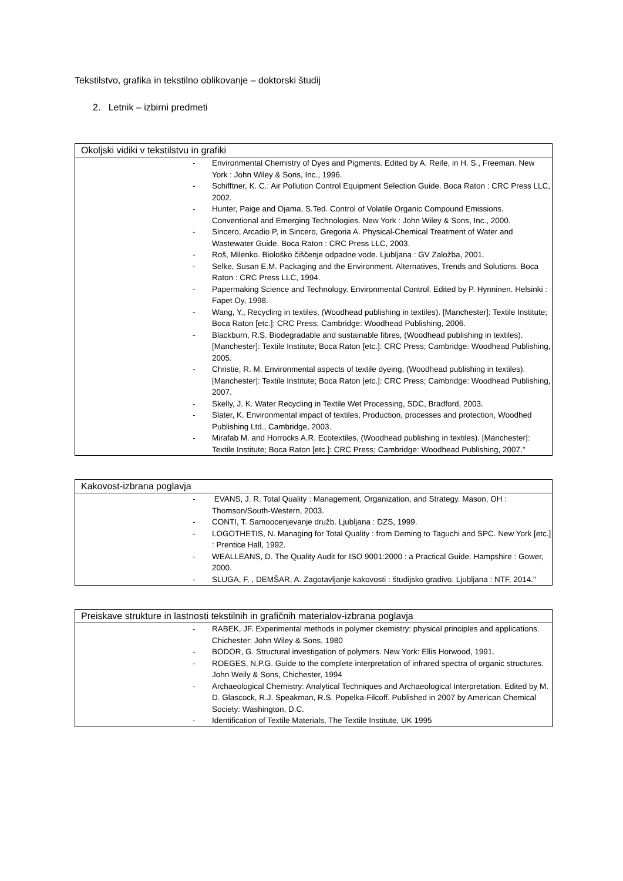Tekstilstvo, grafika in tekstilno oblikovanje – doktorski študij
2. Letnik – izbirni predmeti
| Okoljski vidiki v tekstilstvu in grafiki |
| --- |
| - Environmental Chemistry of Dyes and Pigments. Edited by A. Reife, in H. S., Freeman. New York : John Wiley & Sons, Inc., 1996. - Schifftner, K. C.: Air Pollution Control Equipment Selection Guide. Boca Raton : CRC Press LLC, 2002. - Hunter, Paige and Ojama, S.Ted. Control of Volatile Organic Compound Emissions. Conventional and Emerging Technologies. New York : John Wiley & Sons, Inc., 2000. - Sincero, Arcadio P, in Sincero, Gregoria A. Physical-Chemical Treatment of Water and Wastewater Guide. Boca Raton : CRC Press LLC, 2003. - Roš, Milenko. Biološko čiščenje odpadne vode. Ljubljana : GV Založba, 2001. - Selke, Susan E.M. Packaging and the Environment. Alternatives, Trends and Solutions. Boca Raton : CRC Press LLC, 1994. - Papermaking Science and Technology. Environmental Control. Edited by P. Hynninen. Helsinki : Fapet Oy, 1998. - Wang, Y., Recycling in textiles, (Woodhead publishing in textiles). [Manchester]: Textile Institute; Boca Raton [etc.]: CRC Press; Cambridge: Woodhead Publishing, 2006. - Blackburn, R.S. Biodegradable and sustainable fibres, (Woodhead publishing in textiles). [Manchester]: Textile Institute; Boca Raton [etc.]: CRC Press; Cambridge: Woodhead Publishing, 2005. - Christie, R. M. Environmental aspects of textile dyeing, (Woodhead publishing in textiles). [Manchester]: Textile Institute; Boca Raton [etc.]: CRC Press; Cambridge: Woodhead Publishing, 2007. - Skelly, J. K. Water Recycling in Textile Wet Processing, SDC, Bradford, 2003. - Slater, K. Environmental impact of textiles, Production, processes and protection, Woodhed Publishing Ltd., Cambridge, 2003. - Mirafab M. and Horrocks A.R. Ecotextiles, (Woodhead publishing in textiles). [Manchester]: Textile Institute; Boca Raton [etc.]: CRC Press; Cambridge: Woodhead Publishing, 2007." |
| Kakovost-izbrana poglavja |
| --- |
| - EVANS, J. R. Total Quality : Management, Organization, and Strategy. Mason, OH : Thomson/South-Western, 2003. - CONTI, T. Samoocenjevanje družb. Ljubljana : DZS, 1999. - LOGOTHETIS, N. Managing for Total Quality : from Deming to Taguchi and SPC. New York [etc.] : Prentice Hall, 1992. - WEALLEANS, D. The Quality Audit for ISO 9001:2000 : a Practical Guide. Hampshire : Gower, 2000. - SLUGA, F. , DEMŠAR, A. Zagotavljanje kakovosti : študijsko gradivo. Ljubljana : NTF, 2014." |
| Preiskave strukture in lastnosti tekstilnih in grafičnih materialov-izbrana poglavja |
| --- |
| - RABEK, JF. Experimental methods in polymer ckemistry: physical principles and applications. Chichester: John Wiley & Sons, 1980 - BODOR, G. Structural investigation of polymers. New York: Ellis Horwood, 1991. - ROEGES, N.P.G. Guide to the complete interpretation of infrared spectra of organic structures. John Weily & Sons, Chichester, 1994 - Archaeological Chemistry: Analytical Techniques and Archaeological Interpretation. Edited by M. D. Glascock, R.J. Speakman, R.S. Popelka-Filcoff. Published in 2007 by American Chemical Society: Washington, D.C. - Identification of Textile Materials, The Textile Institute, UK 1995 |